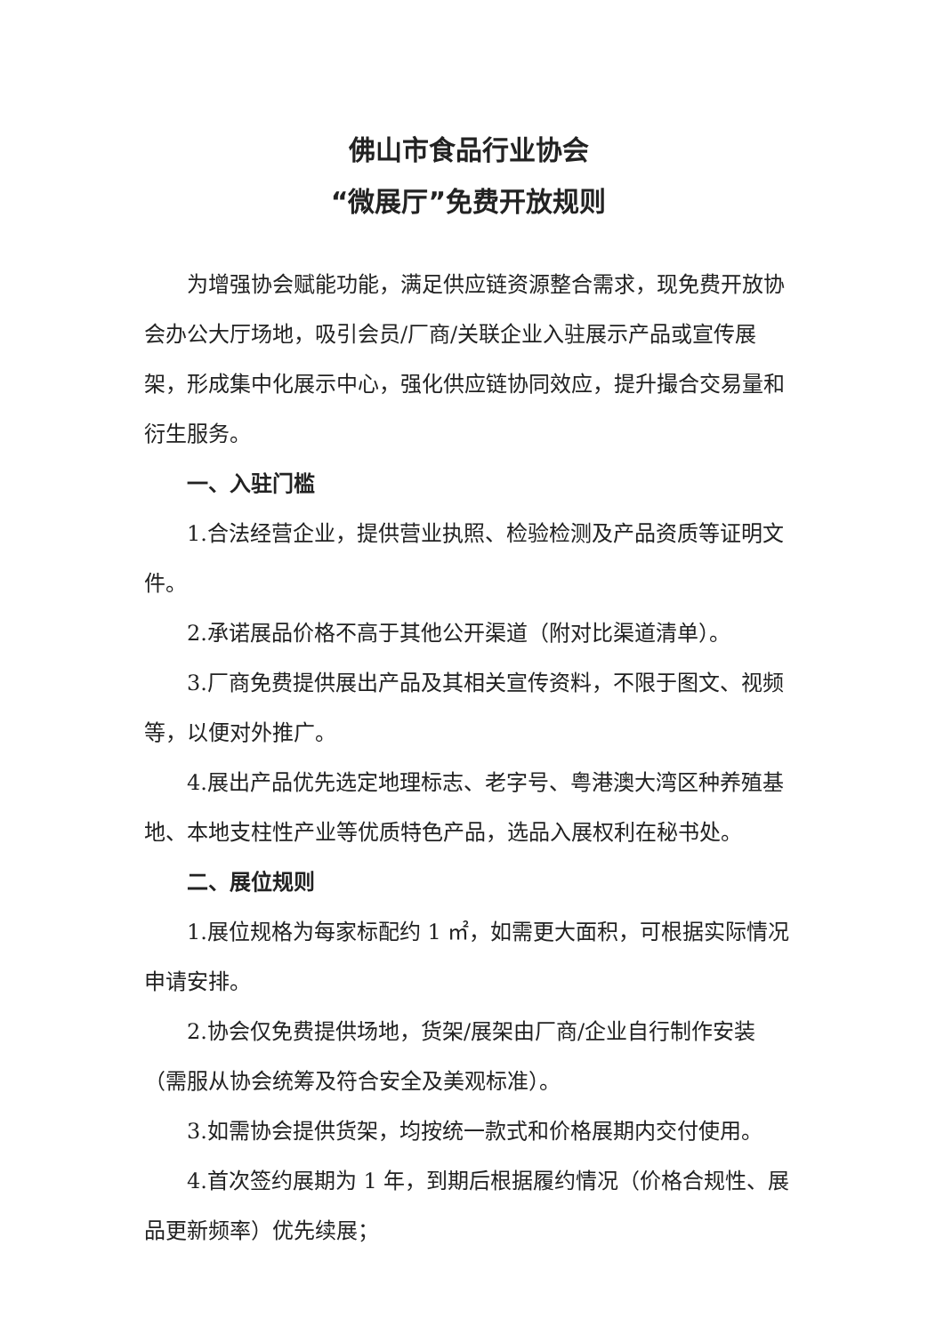佛山市食品行业协会
“微展厅”免费开放规则
为增强协会赋能功能，满足供应链资源整合需求，现免费开放协会办公大厅场地，吸引会员/厂商/关联企业入驻展示产品或宣传展架，形成集中化展示中心，强化供应链协同效应，提升撮合交易量和衍生服务。
一、入驻门槛
1.合法经营企业，提供营业执照、检验检测及产品资质等证明文件。
2.承诺展品价格不高于其他公开渠道（附对比渠道清单）。
3.厂商免费提供展出产品及其相关宣传资料，不限于图文、视频等，以便对外推广。
4.展出产品优先选定地理标志、老字号、粤港澳大湾区种养殖基地、本地支柱性产业等优质特色产品，选品入展权利在秘书处。
二、展位规则
1.展位规格为每家标配约 1 ㎡，如需更大面积，可根据实际情况申请安排。
2.协会仅免费提供场地，货架/展架由厂商/企业自行制作安装（需服从协会统筹及符合安全及美观标准）。
3.如需协会提供货架，均按统一款式和价格展期内交付使用。
4.首次签约展期为 1 年，到期后根据履约情况（价格合规性、展品更新频率）优先续展；